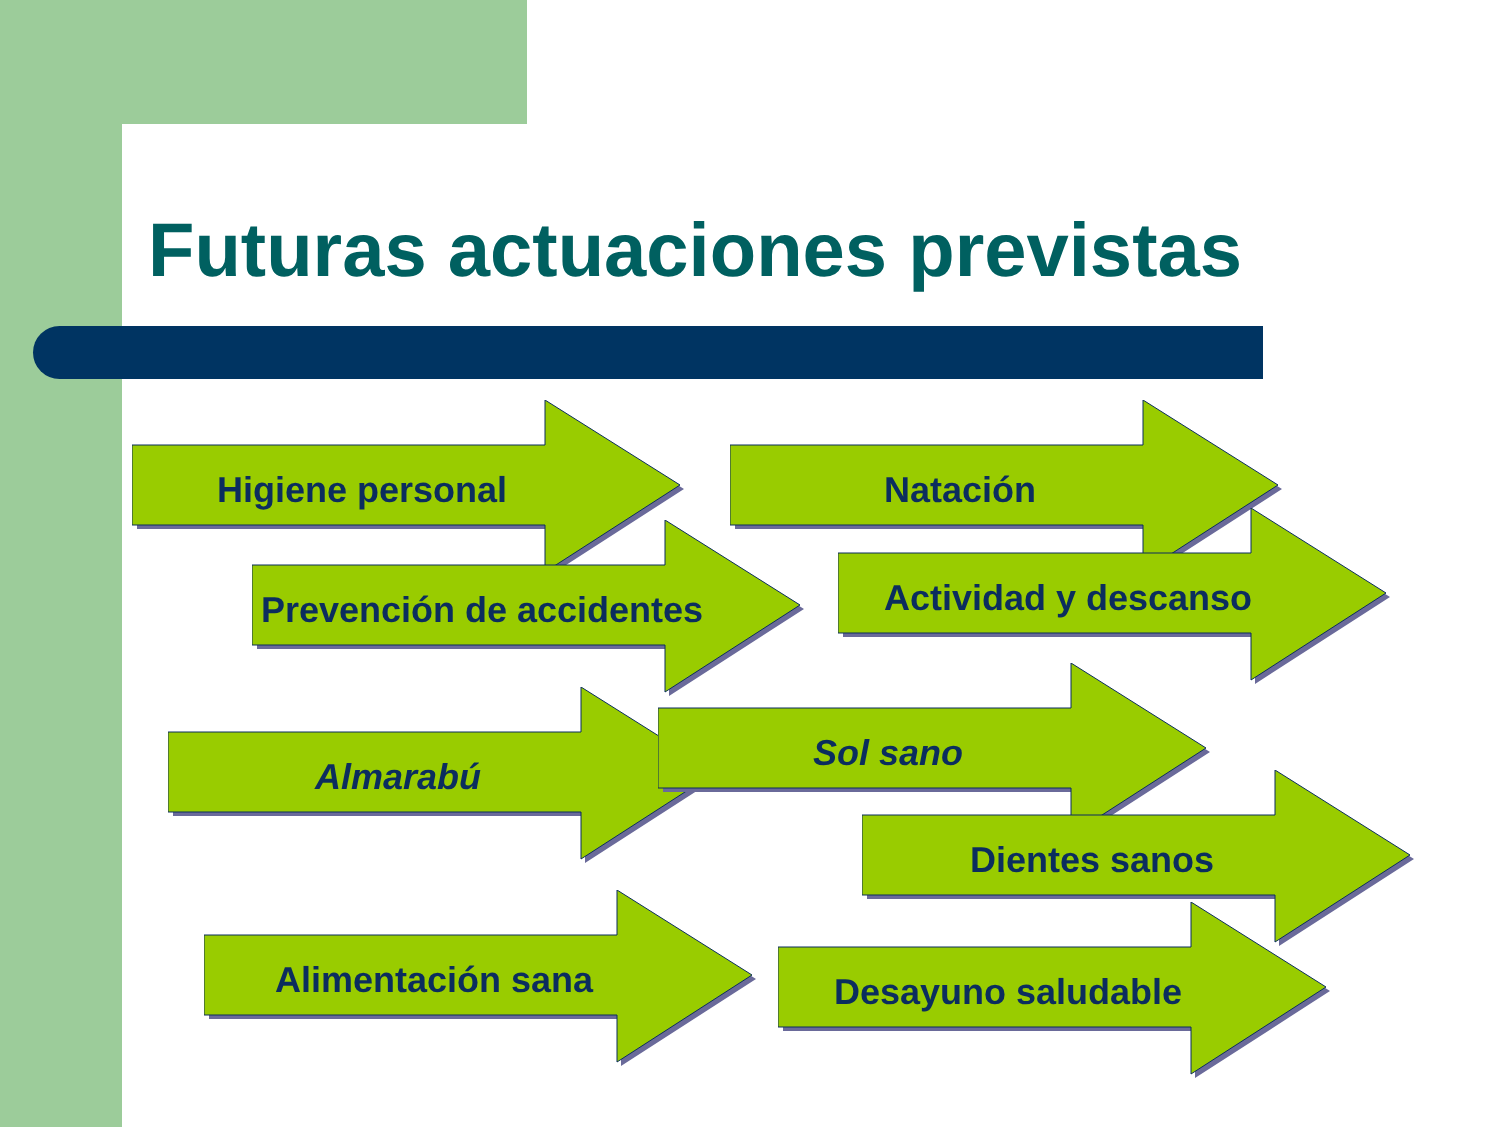Futuras actuaciones previstas
Higiene personal Natación
Prevención de accidentes
Actividad y descanso
Almarabú
Sol sano
Dientes sanos
Alimentación sana
Desayuno saludable